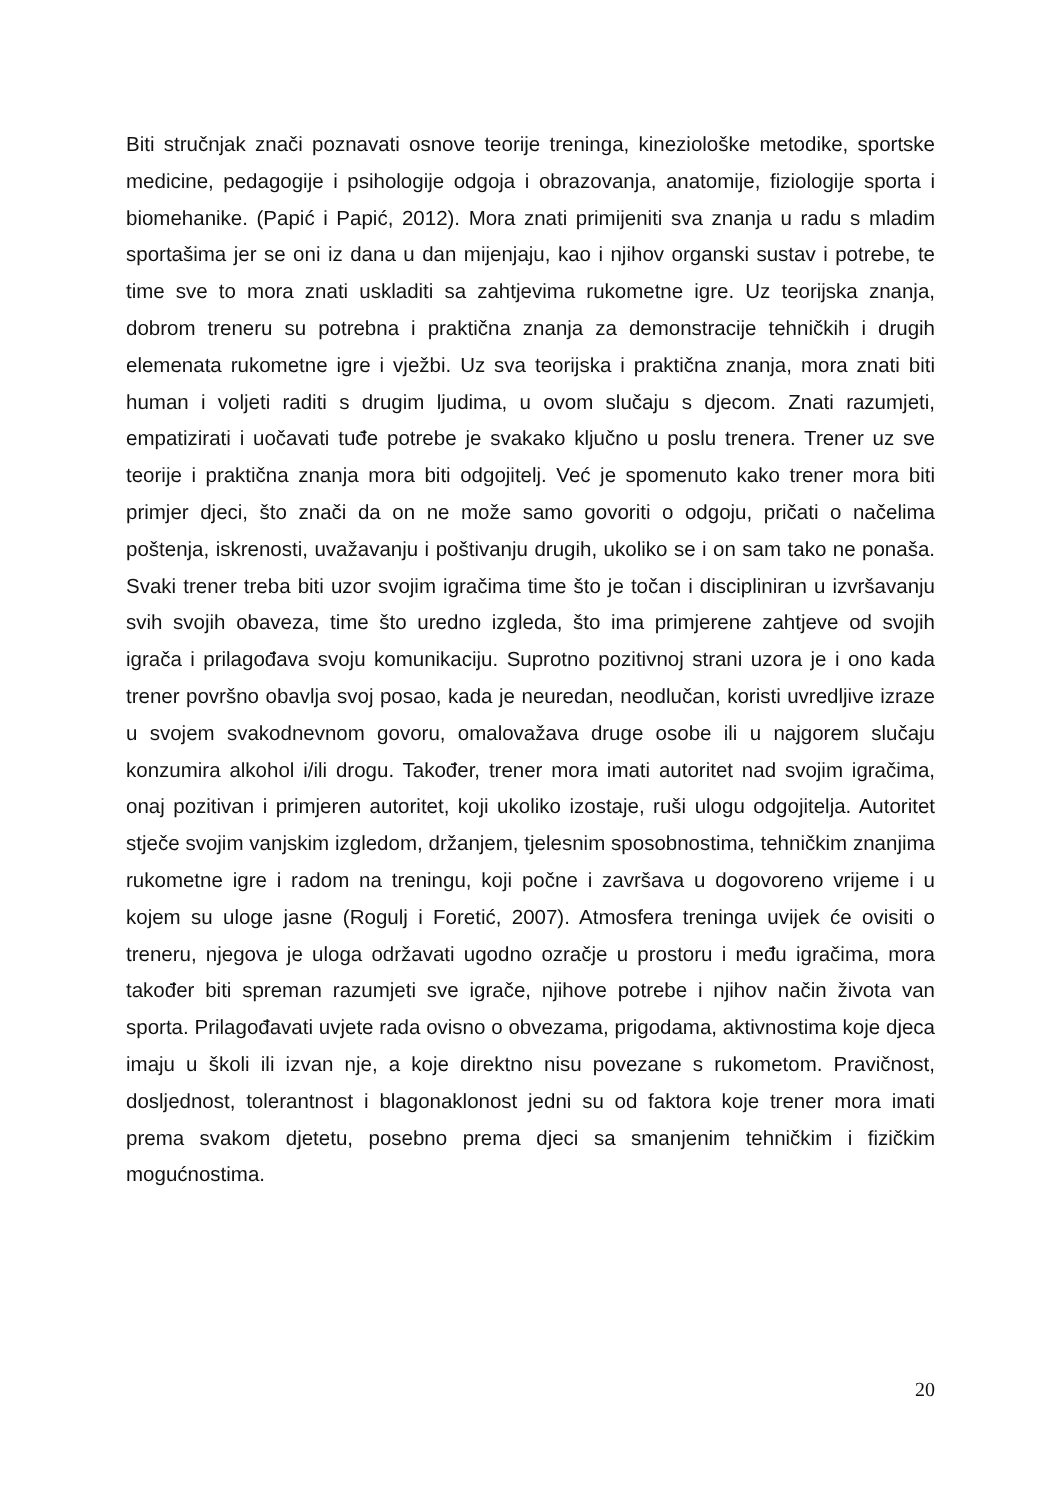Biti stručnjak znači poznavati osnove teorije treninga, kineziološke metodike, sportske medicine, pedagogije i psihologije odgoja i obrazovanja, anatomije, fiziologije sporta i biomehanike. (Papić i Papić, 2012). Mora znati primijeniti sva znanja u radu s mladim sportašima jer se oni iz dana u dan mijenjaju, kao i njihov organski sustav i potrebe, te time sve to mora znati uskladiti sa zahtjevima rukometne igre. Uz teorijska znanja, dobrom treneru su potrebna i praktična znanja za demonstracije tehničkih i drugih elemenata rukometne igre i vježbi. Uz sva teorijska i praktična znanja, mora znati biti human i voljeti raditi s drugim ljudima, u ovom slučaju s djecom. Znati razumjeti, empatizirati i uočavati tuđe potrebe je svakako ključno u poslu trenera. Trener uz sve teorije i praktična znanja mora biti odgojitelj. Već je spomenuto kako trener mora biti primjer djeci, što znači da on ne može samo govoriti o odgoju, pričati o načelima poštenja, iskrenosti, uvažavanju i poštivanju drugih, ukoliko se i on sam tako ne ponaša. Svaki trener treba biti uzor svojim igračima time što je točan i discipliniran u izvršavanju svih svojih obaveza, time što uredno izgleda, što ima primjerene zahtjeve od svojih igrača i prilagođava svoju komunikaciju. Suprotno pozitivnoj strani uzora je i ono kada trener površno obavlja svoj posao, kada je neuredan, neodlučan, koristi uvredljive izraze u svojem svakodnevnom govoru, omalovažava druge osobe ili u najgorem slučaju konzumira alkohol i/ili drogu. Također, trener mora imati autoritet nad svojim igračima, onaj pozitivan i primjeren autoritet, koji ukoliko izostaje, ruši ulogu odgojitelja. Autoritet stječe svojim vanjskim izgledom, držanjem, tjelesnim sposobnostima, tehničkim znanjima rukometne igre i radom na treningu, koji počne i završava u dogovoreno vrijeme i u kojem su uloge jasne (Rogulj i Foretić, 2007). Atmosfera treninga uvijek će ovisiti o treneru, njegova je uloga održavati ugodno ozračje u prostoru i među igračima, mora također biti spreman razumjeti sve igrače, njihove potrebe i njihov način života van sporta. Prilagođavati uvjete rada ovisno o obvezama, prigodama, aktivnostima koje djeca imaju u školi ili izvan nje, a koje direktno nisu povezane s rukometom. Pravičnost, dosljednost, tolerantnost i blagonaklonost jedni su od faktora koje trener mora imati prema svakom djetetu, posebno prema djeci sa smanjenim tehničkim i fizičkim mogućnostima.
20